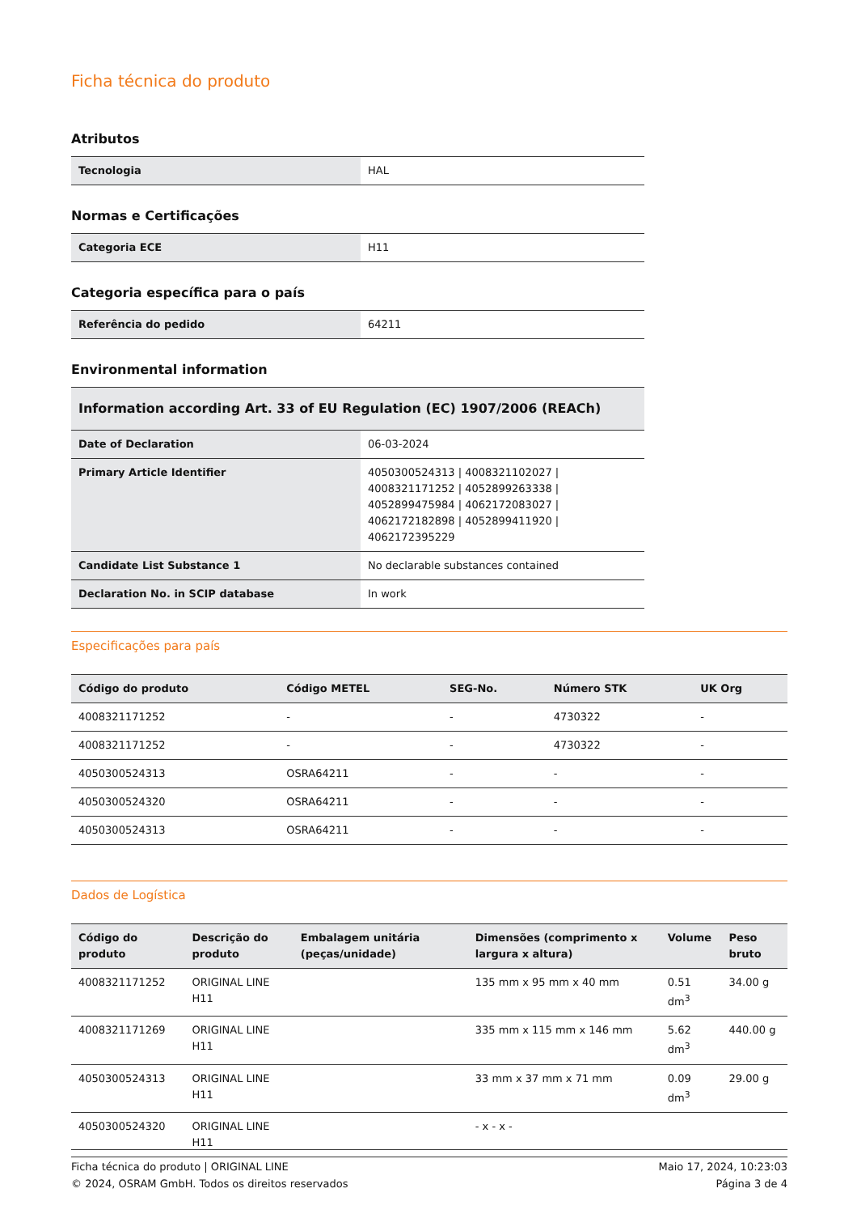Ficha técnica do produto
Atributos
| Tecnologia | HAL |
Normas e Certificações
| Categoria ECE | H11 |
Categoria específica para o país
| Referência do pedido | 64211 |
Environmental information
| Information according Art. 33 of EU Regulation (EC) 1907/2006 (REACh) | |
| Date of Declaration | 06-03-2024 |
| Primary Article Identifier | 4050300524313 / 4008321102027 / 4008321171252 / 4052899263338 / 4052899475984 / 4062172083027 / 4062172182898 / 4052899411920 / 4062172395229 |
| Candidate List Substance 1 | No declarable substances contained |
| Declaration No. in SCIP database | In work |
Especificações para país
| Código do produto | Código METEL | SEG-No. | Número STK | UK Org |
| --- | --- | --- | --- | --- |
| 4008321171252 | - | - | 4730322 | - |
| 4008321171252 | - | - | 4730322 | - |
| 4050300524313 | OSRA64211 | - | - | - |
| 4050300524320 | OSRA64211 | - | - | - |
| 4050300524313 | OSRA64211 | - | - | - |
Dados de Logística
| Código do produto | Descrição do produto | Embalagem unitária (peças/unidade) | Dimensões (comprimento x largura x altura) | Volume | Peso bruto |
| --- | --- | --- | --- | --- | --- |
| 4008321171252 | ORIGINAL LINE H11 | | 135 mm x 95 mm x 40 mm | 0.51 dm<sup>3</sup> | 34.00 g |
| 4008321171269 | ORIGINAL LINE H11 | | 335 mm x 115 mm x 146 mm | 5.62 dm<sup>3</sup> | 440.00 g |
| 4050300524313 | ORIGINAL LINE H11 | | 33 mm x 37 mm x 71 mm | 0.09 dm<sup>3</sup> | 29.00 g |
| 4050300524320 | ORIGINAL LINE H11 | | - x - x - | | |
Ficha técnica do produto | ORIGINAL LINE
© 2024, OSRAM GmbH. Todos os direitos reservados
Maio 17, 2024, 10:23:03
Página 3 de 4